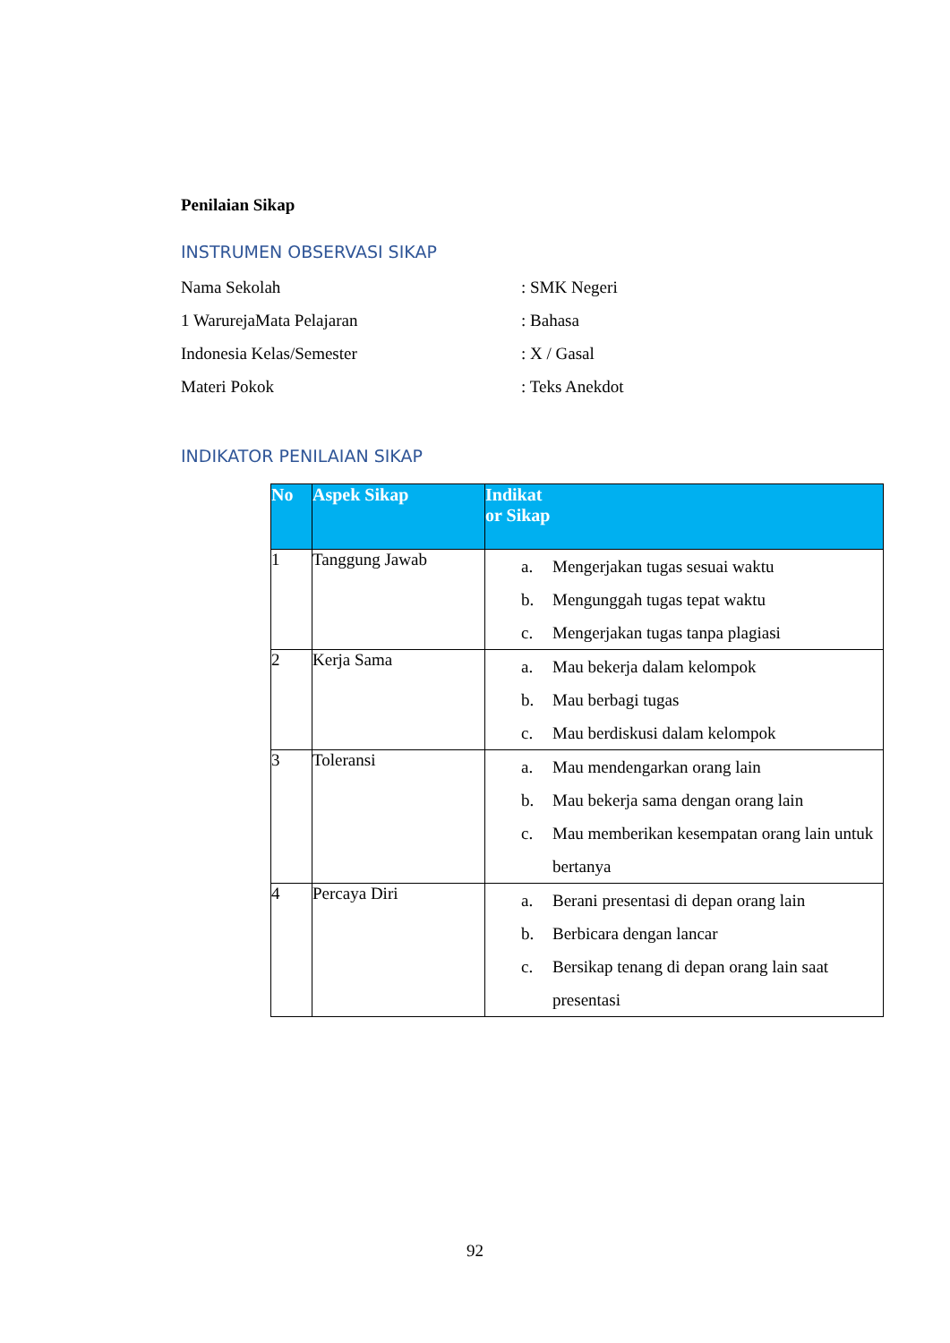Penilaian Sikap
INSTRUMEN OBSERVASI SIKAP
Nama Sekolah: SMK Negeri
1 WarurejaMata Pelajaran: Bahasa
Indonesia Kelas/Semester: X / Gasal
Materi Pokok: Teks Anekdot
INDIKATOR PENILAIAN SIKAP
| No | Aspek Sikap | Indikat or Sikap |
| --- | --- | --- |
| 1 | Tanggung Jawab | a. Mengerjakan tugas sesuai waktu b. Mengunggah tugas tepat waktu c. Mengerjakan tugas tanpa plagiasi |
| 2 | Kerja Sama | a. Mau bekerja dalam kelompok b. Mau berbagi tugas c. Mau berdiskusi dalam kelompok |
| 3 | Toleransi | a. Mau mendengarkan orang lain b. Mau bekerja sama dengan orang lain c. Mau memberikan kesempatan orang lain untuk bertanya |
| 4 | Percaya Diri | a. Berani presentasi di depan orang lain b. Berbicara dengan lancar c. Bersikap tenang di depan orang lain saat presentasi |
92